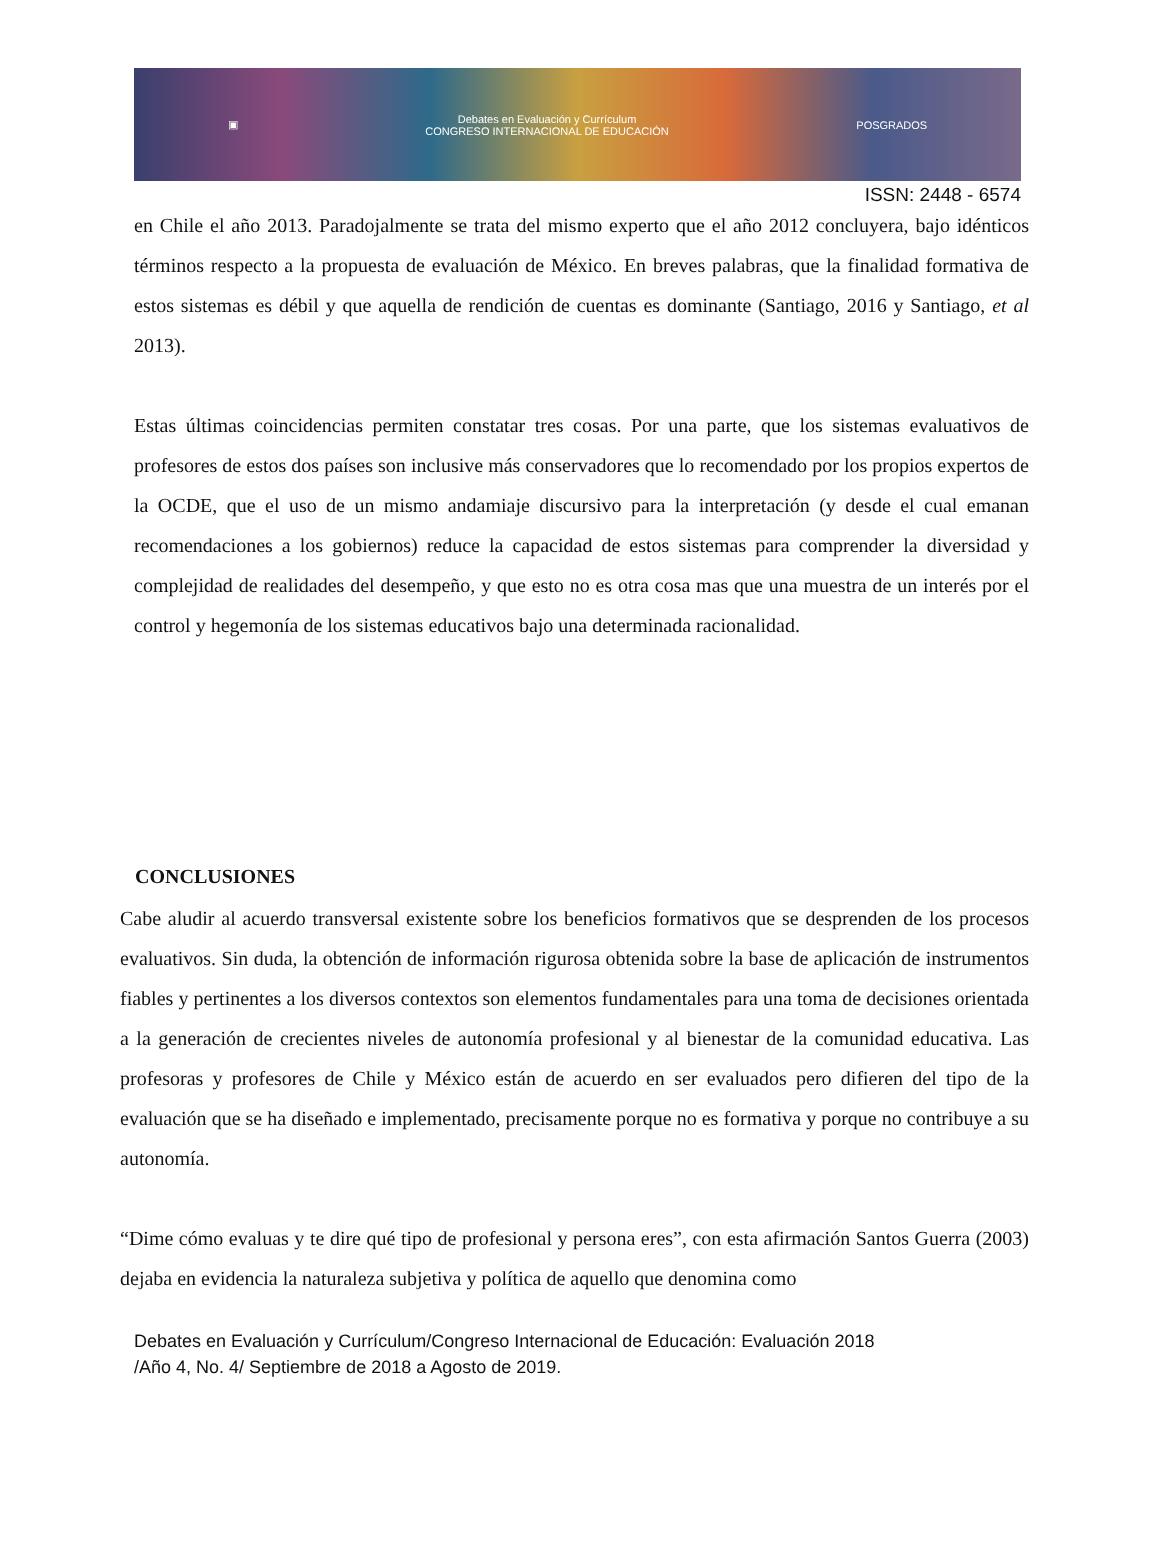▣ Debates en Evaluación y Currículum
CONGRESO INTERNACIONAL DE EDUCACIÓN POSGRADOS
ISSN: 2448 - 6574
en Chile el año 2013. Paradojalmente se trata del mismo experto que el año 2012 concluyera, bajo idénticos términos respecto a la propuesta de evaluación de México. En breves palabras, que la finalidad formativa de estos sistemas es débil y que aquella de rendición de cuentas es dominante (Santiago, 2016 y Santiago, et al 2013).
Estas últimas coincidencias permiten constatar tres cosas. Por una parte, que los sistemas evaluativos de profesores de estos dos países son inclusive más conservadores que lo recomendado por los propios expertos de la OCDE, que el uso de un mismo andamiaje discursivo para la interpretación (y desde el cual emanan recomendaciones a los gobiernos) reduce la capacidad de estos sistemas para comprender la diversidad y complejidad de realidades del desempeño, y que esto no es otra cosa mas que una muestra de un interés por el control y hegemonía de los sistemas educativos bajo una determinada racionalidad.
CONCLUSIONES
Cabe aludir al acuerdo transversal existente sobre los beneficios formativos que se desprenden de los procesos evaluativos. Sin duda, la obtención de información rigurosa obtenida sobre la base de aplicación de instrumentos fiables y pertinentes a los diversos contextos son elementos fundamentales para una toma de decisiones orientada a la generación de crecientes niveles de autonomía profesional y al bienestar de la comunidad educativa. Las profesoras y profesores de Chile y México están de acuerdo en ser evaluados pero difieren del tipo de la evaluación que se ha diseñado e implementado, precisamente porque no es formativa y porque no contribuye a su autonomía.
“Dime cómo evaluas y te dire qué tipo de profesional y persona eres”, con esta afirmación Santos Guerra (2003) dejaba en evidencia la naturaleza subjetiva y política de aquello que denomina como
Debates en Evaluación y Currículum/Congreso Internacional de Educación: Evaluación 2018
/Año 4, No. 4/ Septiembre de 2018 a Agosto de 2019.